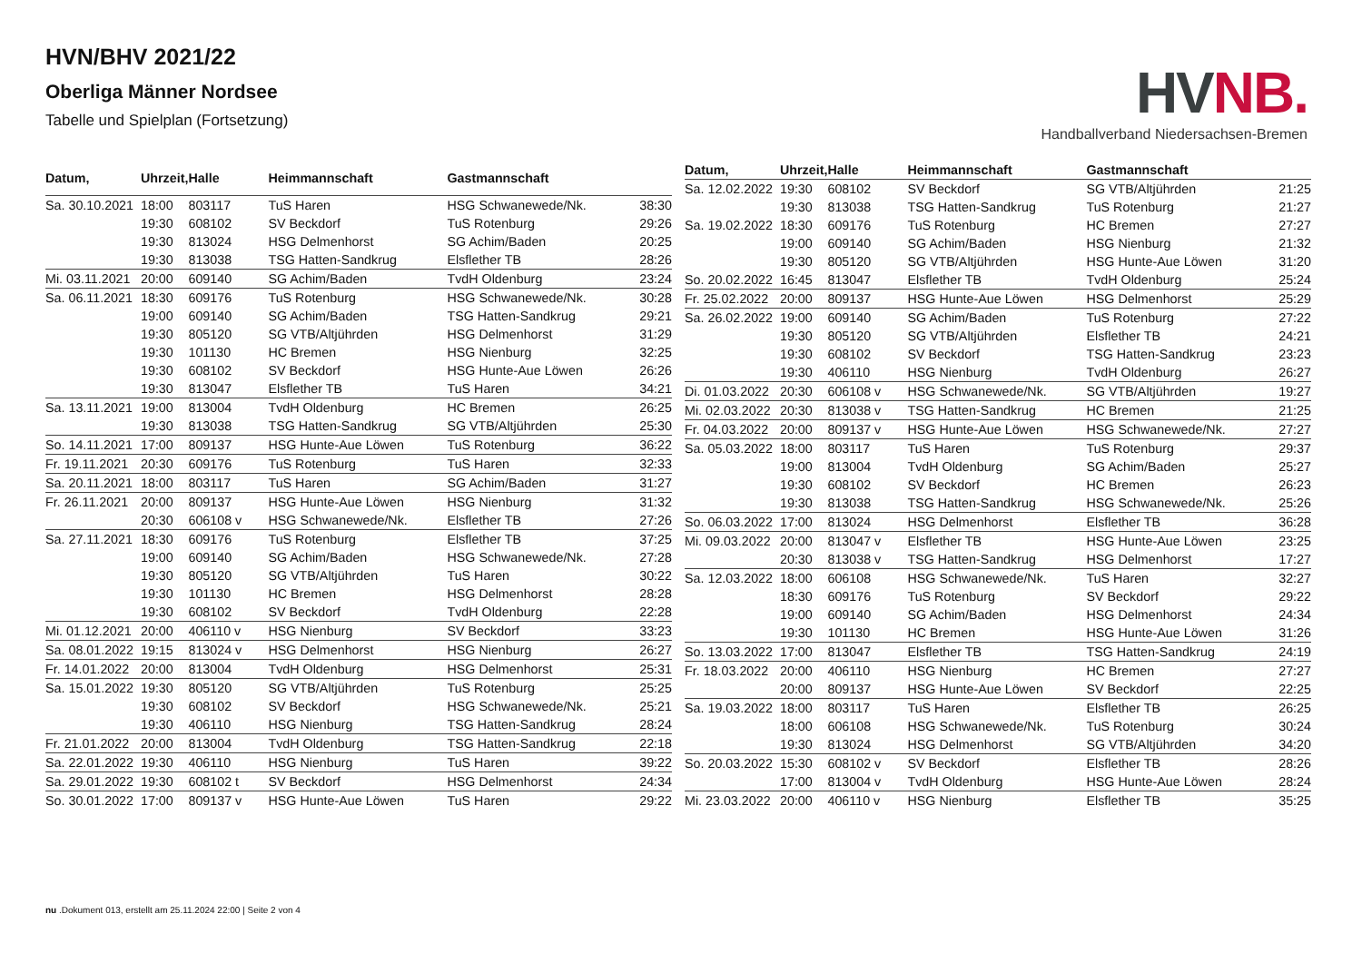HVN/BHV 2021/22
Oberliga Männer Nordsee
Tabelle und Spielplan (Fortsetzung)
HV NB.
Handballverband Niedersachsen-Bremen
| Datum, | Uhrzeit, | Halle | Heimmannschaft | Gastmannschaft | |
| --- | --- | --- | --- | --- | --- |
| Sa. 30.10.2021 | 18:00 | 803117 | TuS Haren | HSG Schwanewede/Nk. | 38:30 |
| | 19:30 | 608102 | SV Beckdorf | TuS Rotenburg | 29:26 |
| | 19:30 | 813024 | HSG Delmenhorst | SG Achim/Baden | 20:25 |
| | 19:30 | 813038 | TSG Hatten-Sandkrug | Elsflether TB | 28:26 |
| Mi. 03.11.2021 | 20:00 | 609140 | SG Achim/Baden | TvdH Oldenburg | 23:24 |
| Sa. 06.11.2021 | 18:30 | 609176 | TuS Rotenburg | HSG Schwanewede/Nk. | 30:28 |
| | 19:00 | 609140 | SG Achim/Baden | TSG Hatten-Sandkrug | 29:21 |
| | 19:30 | 805120 | SG VTB/Altjührden | HSG Delmenhorst | 31:29 |
| | 19:30 | 101130 | HC Bremen | HSG Nienburg | 32:25 |
| | 19:30 | 608102 | SV Beckdorf | HSG Hunte-Aue Löwen | 26:26 |
| | 19:30 | 813047 | Elsflether TB | TuS Haren | 34:21 |
| Sa. 13.11.2021 | 19:00 | 813004 | TvdH Oldenburg | HC Bremen | 26:25 |
| | 19:30 | 813038 | TSG Hatten-Sandkrug | SG VTB/Altjührden | 25:30 |
| So. 14.11.2021 | 17:00 | 809137 | HSG Hunte-Aue Löwen | TuS Rotenburg | 36:22 |
| Fr. 19.11.2021 | 20:30 | 609176 | TuS Rotenburg | TuS Haren | 32:33 |
| Sa. 20.11.2021 | 18:00 | 803117 | TuS Haren | SG Achim/Baden | 31:27 |
| Fr. 26.11.2021 | 20:00 | 809137 | HSG Hunte-Aue Löwen | HSG Nienburg | 31:32 |
| | 20:30 | 606108 v | HSG Schwanewede/Nk. | Elsflether TB | 27:26 |
| Sa. 27.11.2021 | 18:30 | 609176 | TuS Rotenburg | Elsflether TB | 37:25 |
| | 19:00 | 609140 | SG Achim/Baden | HSG Schwanewede/Nk. | 27:28 |
| | 19:30 | 805120 | SG VTB/Altjührden | TuS Haren | 30:22 |
| | 19:30 | 101130 | HC Bremen | HSG Delmenhorst | 28:28 |
| | 19:30 | 608102 | SV Beckdorf | TvdH Oldenburg | 22:28 |
| Mi. 01.12.2021 | 20:00 | 406110 v | HSG Nienburg | SV Beckdorf | 33:23 |
| Sa. 08.01.2022 | 19:15 | 813024 v | HSG Delmenhorst | HSG Nienburg | 26:27 |
| Fr. 14.01.2022 | 20:00 | 813004 | TvdH Oldenburg | HSG Delmenhorst | 25:31 |
| Sa. 15.01.2022 | 19:30 | 805120 | SG VTB/Altjührden | TuS Rotenburg | 25:25 |
| | 19:30 | 608102 | SV Beckdorf | HSG Schwanewede/Nk. | 25:21 |
| | 19:30 | 406110 | HSG Nienburg | TSG Hatten-Sandkrug | 28:24 |
| Fr. 21.01.2022 | 20:00 | 813004 | TvdH Oldenburg | TSG Hatten-Sandkrug | 22:18 |
| Sa. 22.01.2022 | 19:30 | 406110 | HSG Nienburg | TuS Haren | 39:22 |
| Sa. 29.01.2022 | 19:30 | 608102 t | SV Beckdorf | HSG Delmenhorst | 24:34 |
| So. 30.01.2022 | 17:00 | 809137 v | HSG Hunte-Aue Löwen | TuS Haren | 29:22 |
| Datum, | Uhrzeit, | Halle | Heimmannschaft | Gastmannschaft | |
| --- | --- | --- | --- | --- | --- |
| Sa. 12.02.2022 | 19:30 | 608102 | SV Beckdorf | SG VTB/Altjührden | 21:25 |
| | 19:30 | 813038 | TSG Hatten-Sandkrug | TuS Rotenburg | 21:27 |
| Sa. 19.02.2022 | 18:30 | 609176 | TuS Rotenburg | HC Bremen | 27:27 |
| | 19:00 | 609140 | SG Achim/Baden | HSG Nienburg | 21:32 |
| | 19:30 | 805120 | SG VTB/Altjührden | HSG Hunte-Aue Löwen | 31:20 |
| So. 20.02.2022 | 16:45 | 813047 | Elsflether TB | TvdH Oldenburg | 25:24 |
| Fr. 25.02.2022 | 20:00 | 809137 | HSG Hunte-Aue Löwen | HSG Delmenhorst | 25:29 |
| Sa. 26.02.2022 | 19:00 | 609140 | SG Achim/Baden | TuS Rotenburg | 27:22 |
| | 19:30 | 805120 | SG VTB/Altjührden | Elsflether TB | 24:21 |
| | 19:30 | 608102 | SV Beckdorf | TSG Hatten-Sandkrug | 23:23 |
| | 19:30 | 406110 | HSG Nienburg | TvdH Oldenburg | 26:27 |
| Di. 01.03.2022 | 20:30 | 606108 v | HSG Schwanewede/Nk. | SG VTB/Altjührden | 19:27 |
| Mi. 02.03.2022 | 20:30 | 813038 v | TSG Hatten-Sandkrug | HC Bremen | 21:25 |
| Fr. 04.03.2022 | 20:00 | 809137 v | HSG Hunte-Aue Löwen | HSG Schwanewede/Nk. | 27:27 |
| Sa. 05.03.2022 | 18:00 | 803117 | TuS Haren | TuS Rotenburg | 29:37 |
| | 19:00 | 813004 | TvdH Oldenburg | SG Achim/Baden | 25:27 |
| | 19:30 | 608102 | SV Beckdorf | HC Bremen | 26:23 |
| | 19:30 | 813038 | TSG Hatten-Sandkrug | HSG Schwanewede/Nk. | 25:26 |
| So. 06.03.2022 | 17:00 | 813024 | HSG Delmenhorst | Elsflether TB | 36:28 |
| Mi. 09.03.2022 | 20:00 | 813047 v | Elsflether TB | HSG Hunte-Aue Löwen | 23:25 |
| | 20:30 | 813038 v | TSG Hatten-Sandkrug | HSG Delmenhorst | 17:27 |
| Sa. 12.03.2022 | 18:00 | 606108 | HSG Schwanewede/Nk. | TuS Haren | 32:27 |
| | 18:30 | 609176 | TuS Rotenburg | SV Beckdorf | 29:22 |
| | 19:00 | 609140 | SG Achim/Baden | HSG Delmenhorst | 24:34 |
| | 19:30 | 101130 | HC Bremen | HSG Hunte-Aue Löwen | 31:26 |
| So. 13.03.2022 | 17:00 | 813047 | Elsflether TB | TSG Hatten-Sandkrug | 24:19 |
| Fr. 18.03.2022 | 20:00 | 406110 | HSG Nienburg | HC Bremen | 27:27 |
| | 20:00 | 809137 | HSG Hunte-Aue Löwen | SV Beckdorf | 22:25 |
| Sa. 19.03.2022 | 18:00 | 803117 | TuS Haren | Elsflether TB | 26:25 |
| | 18:00 | 606108 | HSG Schwanewede/Nk. | TuS Rotenburg | 30:24 |
| | 19:30 | 813024 | HSG Delmenhorst | SG VTB/Altjührden | 34:20 |
| So. 20.03.2022 | 15:30 | 608102 v | SV Beckdorf | Elsflether TB | 28:26 |
| | 17:00 | 813004 v | TvdH Oldenburg | HSG Hunte-Aue Löwen | 28:24 |
| Mi. 23.03.2022 | 20:00 | 406110 v | HSG Nienburg | Elsflether TB | 35:25 |
nu .Dokument 013, erstellt am 25.11.2024 22:00 | Seite 2 von 4